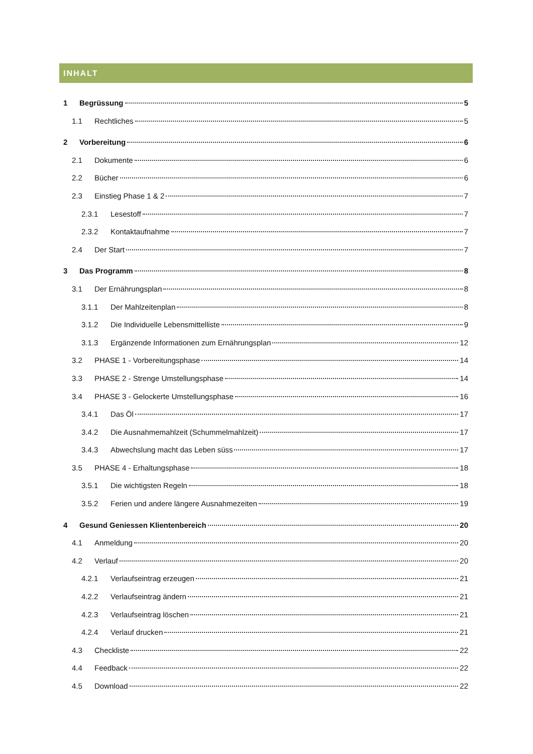INHALT
1 Begrüssung 5
1.1 Rechtliches 5
2 Vorbereitung 6
2.1 Dokumente 6
2.2 Bücher 6
2.3 Einstieg Phase 1 & 2 7
2.3.1 Lesestoff 7
2.3.2 Kontaktaufnahme 7
2.4 Der Start 7
3 Das Programm 8
3.1 Der Ernährungsplan 8
3.1.1 Der Mahlzeitenplan 8
3.1.2 Die Individuelle Lebensmittelliste 9
3.1.3 Ergänzende Informationen zum Ernährungsplan 12
3.2 PHASE 1 - Vorbereitungsphase 14
3.3 PHASE 2 - Strenge Umstellungsphase 14
3.4 PHASE 3 - Gelockerte Umstellungsphase 16
3.4.1 Das Öl 17
3.4.2 Die Ausnahmemahlzeit (Schummelmahlzeit) 17
3.4.3 Abwechslung macht das Leben süss 17
3.5 PHASE 4 - Erhaltungsphase 18
3.5.1 Die wichtigsten Regeln 18
3.5.2 Ferien und andere längere Ausnahmezeiten 19
4 Gesund Geniessen Klientenbereich 20
4.1 Anmeldung 20
4.2 Verlauf 20
4.2.1 Verlaufseintrag erzeugen 21
4.2.2 Verlaufseintrag ändern 21
4.2.3 Verlaufseintrag löschen 21
4.2.4 Verlauf drucken 21
4.3 Checkliste 22
4.4 Feedback 22
4.5 Download 22